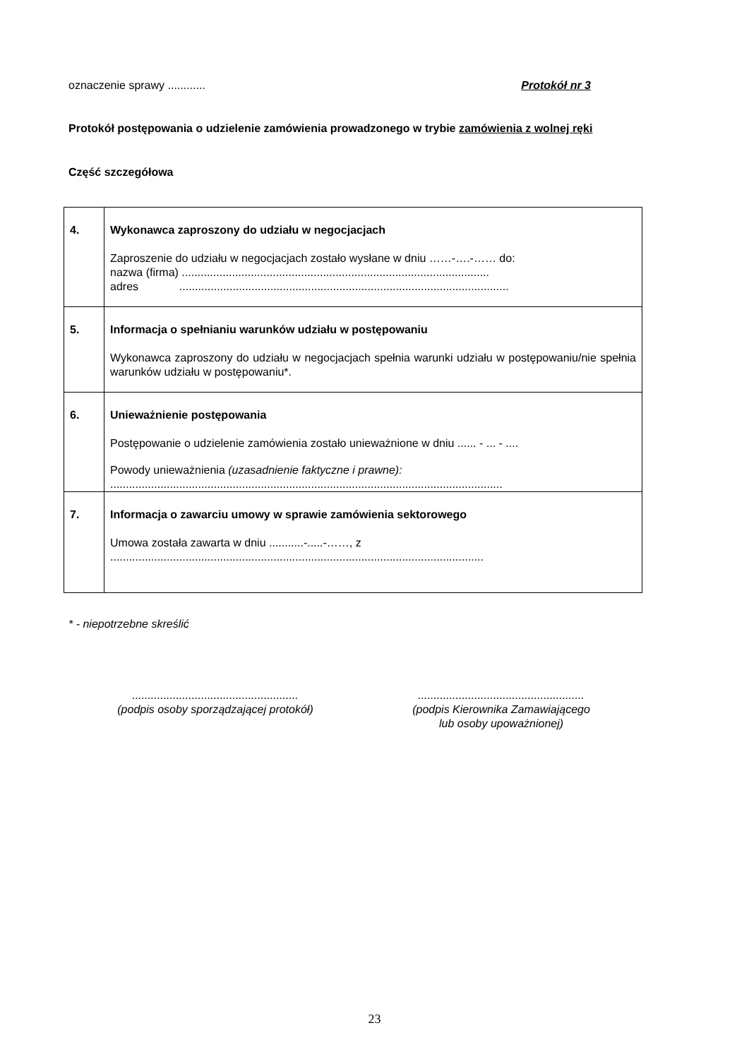oznaczenie sprawy ............ Protokół nr 3
Protokół postępowania o udzielenie zamówienia prowadzonego w trybie zamówienia z wolnej ręki
Część szczegółowa
| 4. | Wykonawca zaproszony do udziału w negocjacjach Zaproszenie do udziału w negocjacjach zostało wysłane w dniu ……-….-…… do: nazwa (firma) .................................................................................................. adres ......................................................................................................... |
| 5. | Informacja o spełnianiu warunków udziału w postępowaniu Wykonawca zaproszony do udziału w negocjacjach spełnia warunki udziału w postępowaniu/nie spełnia warunków udziału w postępowaniu*. |
| 6. | Unieważnienie postępowania Postępowanie o udzielenie zamówienia zostało unieważnione w dniu ...... - ... - .... Powody unieważnienia (uzasadnienie faktyczne i prawne): ............................................................................................................................. |
| 7. | Informacja o zawarciu umowy w sprawie zamówienia sektorowego Umowa została zawarta w dniu ...........-.....-……, z ....................................................................................................................... |
* - niepotrzebne skreślić
.....................................................
(podpis osoby sporządzającej protokół)
.....................................................
(podpis Kierownika Zamawiającego
lub osoby upoważnionej)
23